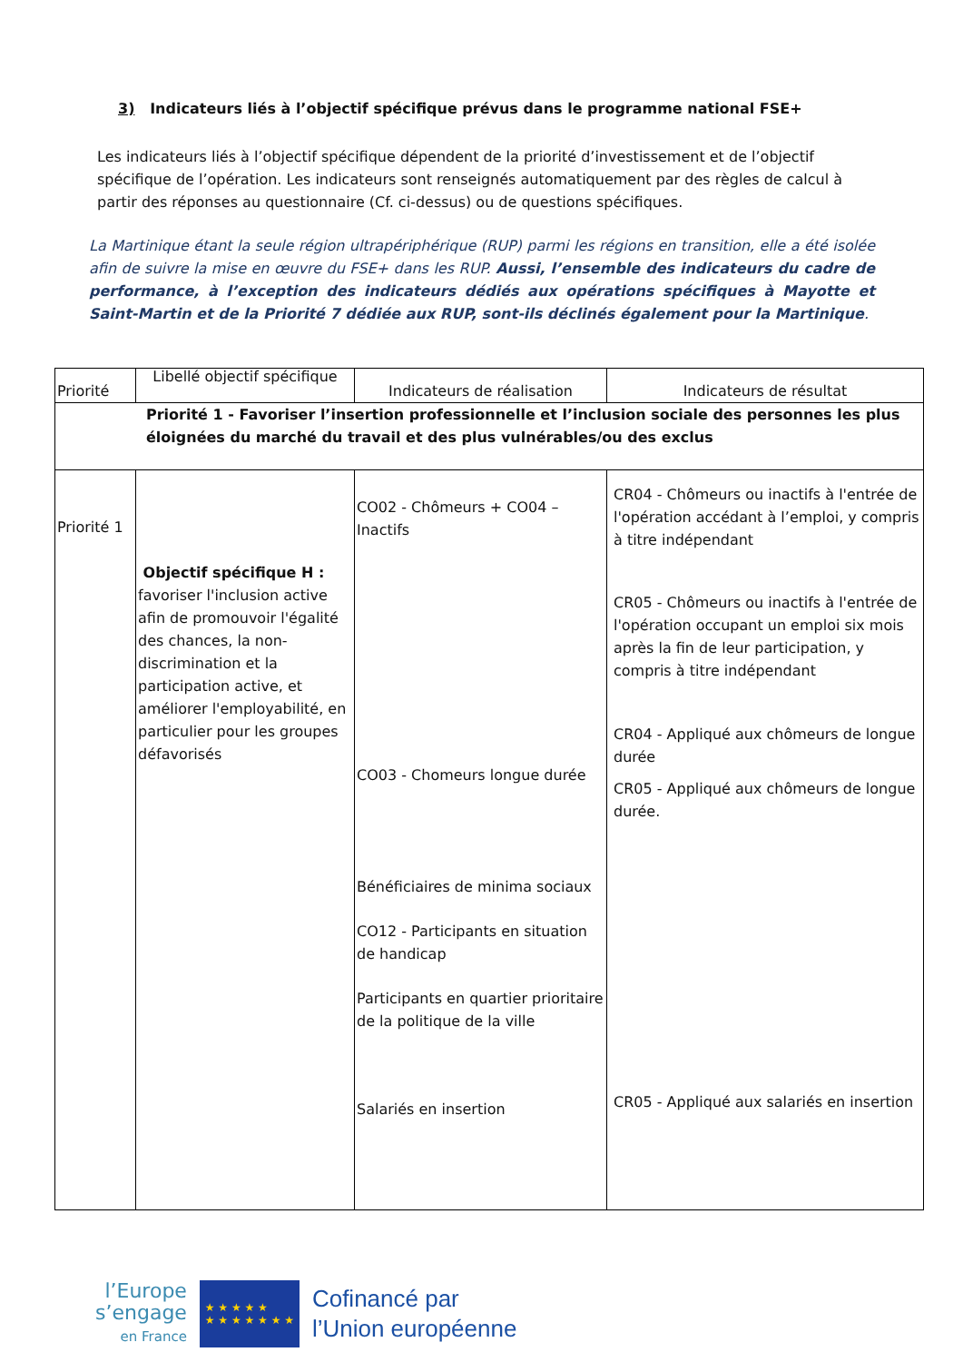3) Indicateurs liés à l’objectif spécifique prévus dans le programme national FSE+
Les indicateurs liés à l’objectif spécifique dépendent de la priorité d’investissement et de l’objectif spécifique de l’opération. Les indicateurs sont renseignés automatiquement par des règles de calcul à partir des réponses au questionnaire (Cf. ci-dessus) ou de questions spécifiques.
La Martinique étant la seule région ultrapériphérique (RUP) parmi les régions en transition, elle a été isolée afin de suivre la mise en œuvre du FSE+ dans les RUP. Aussi, l’ensemble des indicateurs du cadre de performance, à l’exception des indicateurs dédiés aux opérations spécifiques à Mayotte et Saint-Martin et de la Priorité 7 dédiée aux RUP, sont-ils déclinés également pour la Martinique.
| Priorité | Libellé objectif spécifique | Indicateurs de réalisation | Indicateurs de résultat |
| --- | --- | --- | --- |
| Priorité 1 - Favoriser l’insertion professionnelle et l’inclusion sociale des personnes les plus éloignées du marché du travail et des plus vulnérables/ou des exclus | | | |
| Priorité 1 | Objectif spécifique H : favoriser l'inclusion active afin de promouvoir l'égalité des chances, la non-discrimination et la participation active, et améliorer l'employabilité, en particulier pour les groupes défavorisés | CO02 - Chômeurs + CO04 – Inactifs CO03 - Chomeurs longue durée Bénéficiaires de minima sociaux CO12 - Participants en situation de handicap Participants en quartier prioritaire de la politique de la ville Salariés en insertion | CR04 - Chômeurs ou inactifs à l'entrée de l'opération accédant à l’emploi, y compris à titre indépendant CR05 - Chômeurs ou inactifs à l'entrée de l'opération occupant un emploi six mois après la fin de leur participation, y compris à titre indépendant CR04 - Appliqué aux chômeurs de longue durée CR05 - Appliqué aux chômeurs de longue durée. CR05 - Appliqué aux salariés en insertion |
l’Europe
s’engage
en France
★ ★ ★ ★ ★
★ ★ ★ ★ ★ ★ ★
Cofinancé par
l’Union européenne